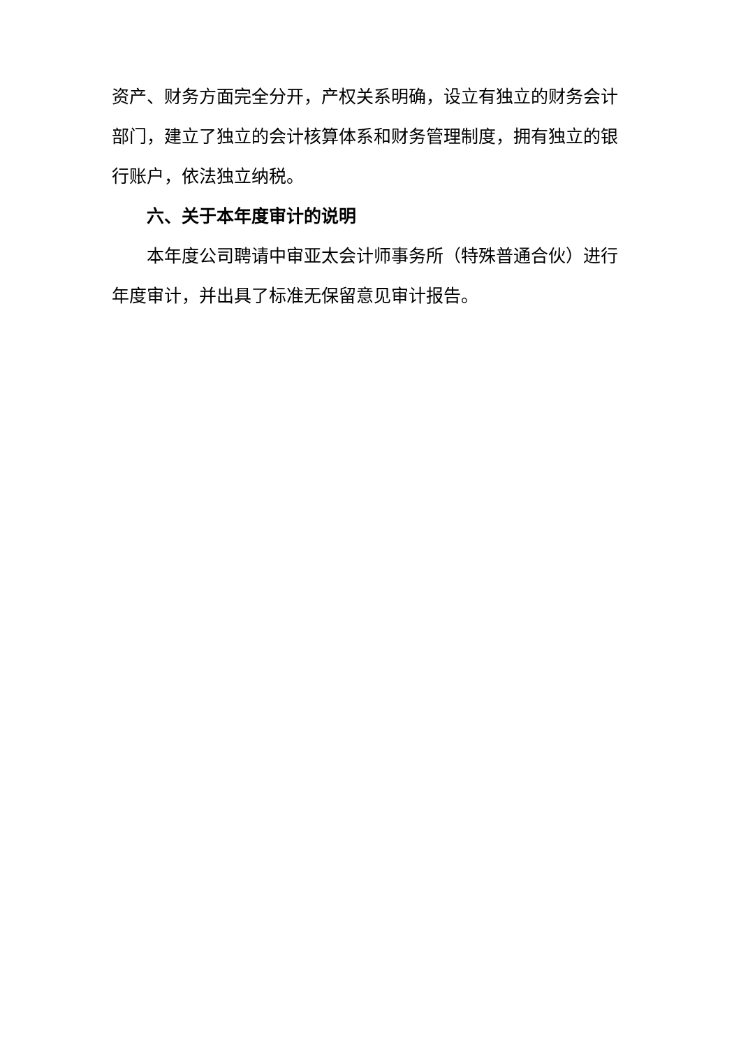资产、财务方面完全分开，产权关系明确，设立有独立的财务会计部门，建立了独立的会计核算体系和财务管理制度，拥有独立的银行账户，依法独立纳税。
六、关于本年度审计的说明
本年度公司聘请中审亚太会计师事务所（特殊普通合伙）进行年度审计，并出具了标准无保留意见审计报告。